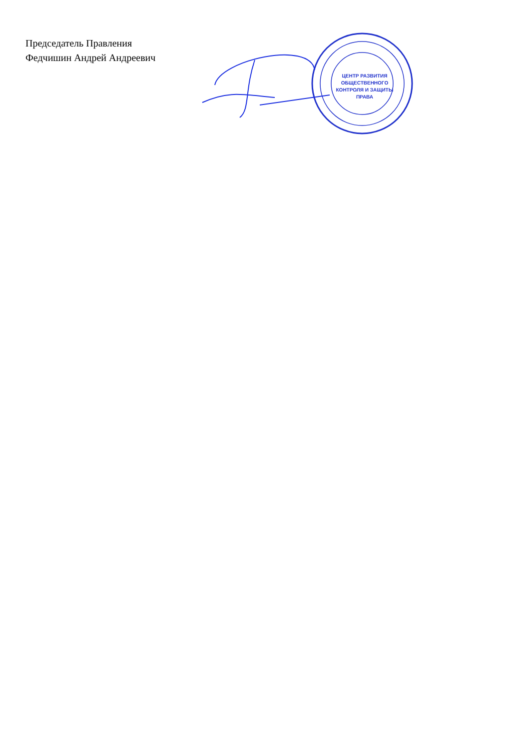Председатель Правления
Федчишин Андрей Андреевич
ЦЕНТР РАЗВИТИЯ ОБЩЕСТВЕННОГО КОНТРОЛЯ И ЗАЩИТЫ ПРАВА